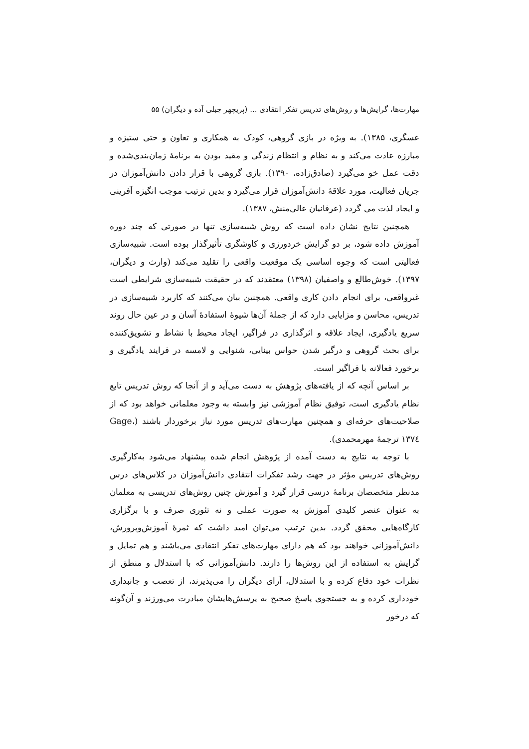مهارت‌ها، گرایش‌ها و روش‌های تدریس تفکر انتقادی ... (پریچهر جبلی آده و دیگران) ۵۵
عسگری، ۱۳۸۵). به ویژه در بازی گروهی، کودک به همکاری و تعاون و حتی ستیزه و مبارزه عادت می‌کند و به نظام و انتظام زندگی و مقید بودن به برنامهٔ زمان‌بندی‌شده و دقت عمل خو می‌گیرد (صادق‌زاده، ۱۳۹۰). بازی گروهی با قرار دادن دانش‌آموزان در جریان فعالیت، مورد علاقهٔ دانش‌آموزان قرار می‌گیرد و بدین ترتیب موجب انگیزه آفرینی و ایجاد لذت می گردد (عرفانیان عالی‌منش، ۱۳۸۷).
همچنین نتایج نشان داده است که روش شبیه‌سازی تنها در صورتی که چند دوره آموزش داده شود، بر دو گرایش خردورزی و کاوشگری تأثیرگذار بوده است. شبیه‌سازی فعالیتی است که وجوه اساسی یک موقعیت واقعی را تقلید می‌کند (وارث و دیگران، ۱۳۹۷). خوش‌طالع و واصفیان (۱۳۹۸) معتقدند که در حقیقت شبیه‌سازی شرایطی است غیرواقعی، برای انجام دادن کاری واقعی. همچنین بیان می‌کنند که کاربرد شبیه‌سازی در تدریس، محاسن و مزایایی دارد که از جملهٔ آن‌ها شیوهٔ استفادهٔ آسان و در عین حال روند سریع یادگیری، ایجاد علاقه و اثرگذاری در فراگیر، ایجاد محیط با نشاط و تشویق‌کننده برای بحث گروهی و درگیر شدن حواس بینایی، شنوایی و لامسه در فرایند یادگیری و برخورد فعالانه با فراگیر است.
بر اساس آنچه که از یافته‌های پژوهش به دست می‌آید و از آنجا که روش تدریس تابع نظام یادگیری است، توفیق نظام آموزشی نیز وابسته به وجود معلمانی خواهد بود که از صلاحیت‌های حرفه‌ای و همچنین مهارت‌های تدریس مورد نیاز برخوردار باشند (Gage، ۱۳۷٤ ترجمهٔ مهرمحمدی).
با توجه به نتایج به دست آمده از پژوهش انجام شده پیشنهاد می‌شود به‌کارگیری روش‌های تدریس مؤثر در جهت رشد تفکرات انتقادی دانش‌آموزان در کلاس‌های درس مدنظر متخصصان برنامهٔ درسی قرار گیرد و آموزش چنین روش‌های تدریسی به معلمان به عنوان عنصر کلیدی آموزش به صورت عملی و نه تئوری صرف و با برگزاری کارگاه‌هایی محقق گردد. بدین ترتیب می‌توان امید داشت که ثمرهٔ آموزش‌وپرورش، دانش‌آموزانی خواهند بود که هم دارای مهارت‌های تفکر انتقادی می‌باشند و هم تمایل و گرایش به استفاده از این روش‌ها را دارند. دانش‌آموزانی که با استدلال و منطق از نظرات خود دفاع کرده و با استدلال، آرای دیگران را می‌پذیرند، از تعصب و جانبداری خودداری کرده و به جستجوی پاسخ صحیح به پرسش‌هایشان مبادرت می‌ورزند و آن‌گونه که درخور